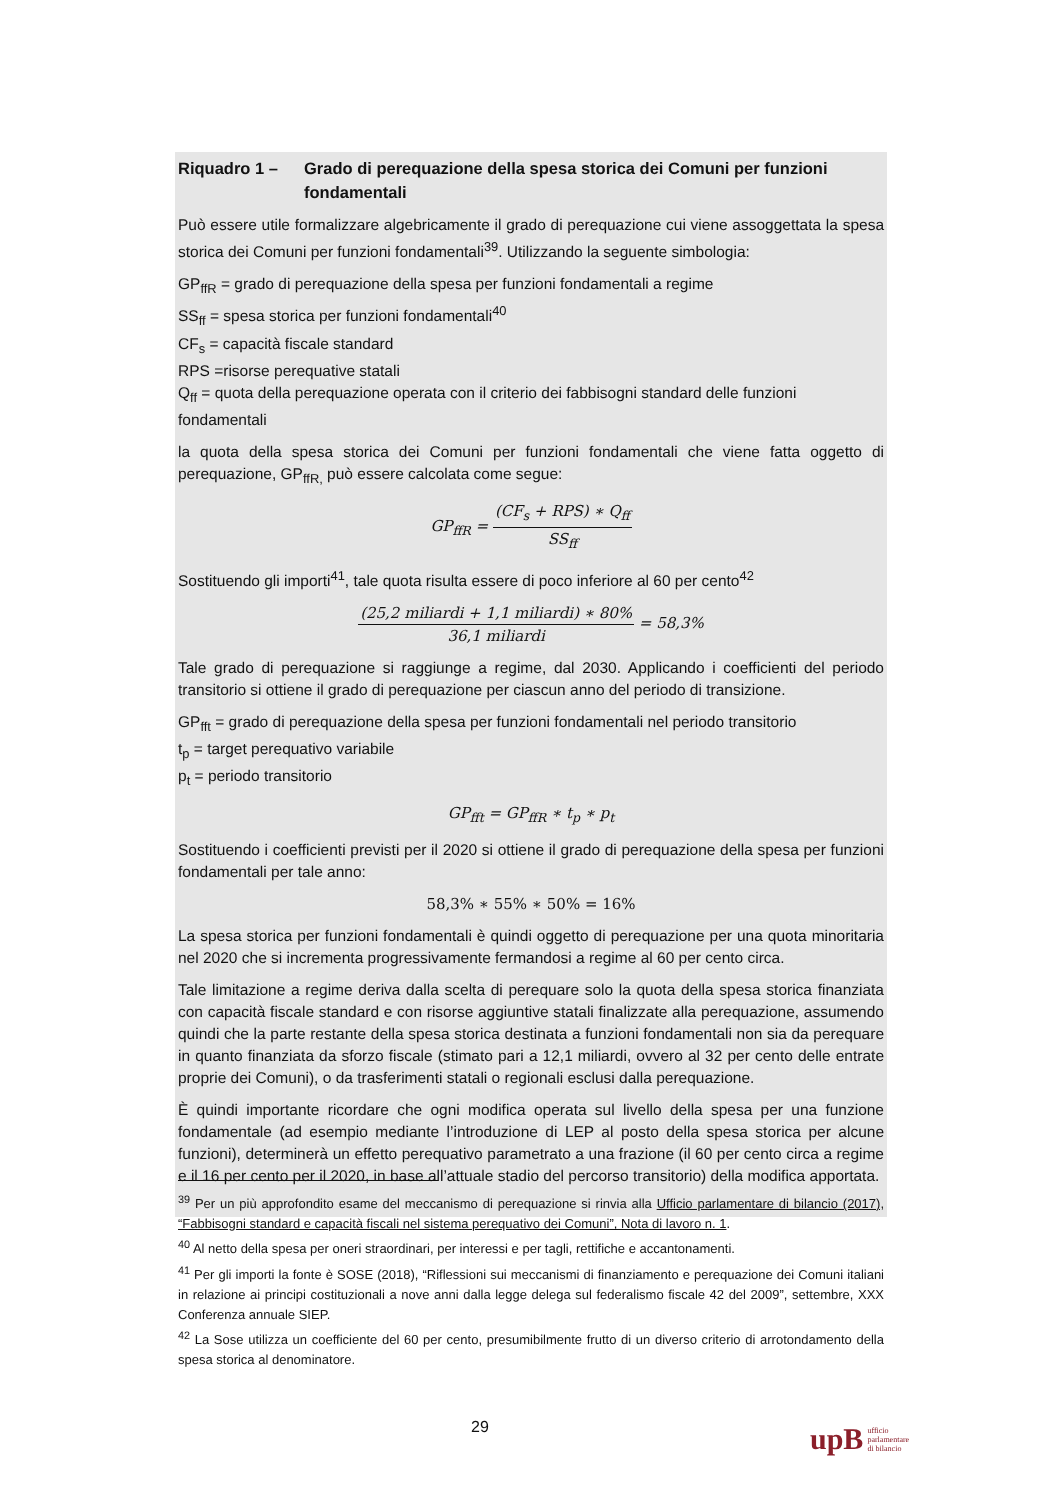Riquadro 1 – Grado di perequazione della spesa storica dei Comuni per funzioni fondamentali
Può essere utile formalizzare algebricamente il grado di perequazione cui viene assoggettata la spesa storica dei Comuni per funzioni fondamentali<sup>39</sup>. Utilizzando la seguente simbologia:
GP<sub>ffR</sub> = grado di perequazione della spesa per funzioni fondamentali a regime
SS<sub>ff</sub> = spesa storica per funzioni fondamentali<sup>40</sup>
CF<sub>s</sub> = capacità fiscale standard
RPS =risorse perequative statali
Q<sub>ff</sub> = quota della perequazione operata con il criterio dei fabbisogni standard delle funzioni fondamentali
la quota della spesa storica dei Comuni per funzioni fondamentali che viene fatta oggetto di perequazione, GP<sub>ffR,</sub> può essere calcolata come segue:
GP<sub>ffR</sub> =
(CF<sub>s</sub> + RPS) ∗ Q<sub>ff</sub>
SS<sub>ff</sub>
Sostituendo gli importi<sup>41</sup>, tale quota risulta essere di poco inferiore al 60 per cento<sup>42</sup>
(25,2 miliardi + 1,1 miliardi) ∗ 80%
36,1 miliardi
= 58,3%
Tale grado di perequazione si raggiunge a regime, dal 2030. Applicando i coefficienti del periodo transitorio si ottiene il grado di perequazione per ciascun anno del periodo di transizione.
GP<sub>fft</sub> = grado di perequazione della spesa per funzioni fondamentali nel periodo transitorio
t<sub>p</sub> = target perequativo variabile
p<sub>t</sub> = periodo transitorio
GP<sub>fft</sub> = GP<sub>ffR</sub> ∗ t<sub>p</sub> ∗ p<sub>t</sub>
Sostituendo i coefficienti previsti per il 2020 si ottiene il grado di perequazione della spesa per funzioni fondamentali per tale anno:
58,3% ∗ 55% ∗ 50% = 16%
La spesa storica per funzioni fondamentali è quindi oggetto di perequazione per una quota minoritaria nel 2020 che si incrementa progressivamente fermandosi a regime al 60 per cento circa.
Tale limitazione a regime deriva dalla scelta di perequare solo la quota della spesa storica finanziata con capacità fiscale standard e con risorse aggiuntive statali finalizzate alla perequazione, assumendo quindi che la parte restante della spesa storica destinata a funzioni fondamentali non sia da perequare in quanto finanziata da sforzo fiscale (stimato pari a 12,1 miliardi, ovvero al 32 per cento delle entrate proprie dei Comuni), o da trasferimenti statali o regionali esclusi dalla perequazione.
È quindi importante ricordare che ogni modifica operata sul livello della spesa per una funzione fondamentale (ad esempio mediante l’introduzione di LEP al posto della spesa storica per alcune funzioni), determinerà un effetto perequativo parametrato a una frazione (il 60 per cento circa a regime e il 16 per cento per il 2020, in base all’attuale stadio del percorso transitorio) della modifica apportata.
<sup>39</sup> Per un più approfondito esame del meccanismo di perequazione si rinvia alla Ufficio parlamentare di bilancio (2017), “Fabbisogni standard e capacità fiscali nel sistema perequativo dei Comuni”, Nota di lavoro n. 1.
<sup>40</sup> Al netto della spesa per oneri straordinari, per interessi e per tagli, rettifiche e accantonamenti.
<sup>41</sup> Per gli importi la fonte è SOSE (2018), “Riflessioni sui meccanismi di finanziamento e perequazione dei Comuni italiani in relazione ai principi costituzionali a nove anni dalla legge delega sul federalismo fiscale 42 del 2009”, settembre, XXX Conferenza annuale SIEP.
<sup>42</sup> La Sose utilizza un coefficiente del 60 per cento, presumibilmente frutto di un diverso criterio di arrotondamento della spesa storica al denominatore.
29
upB ufficio
parlamentare
di bilancio